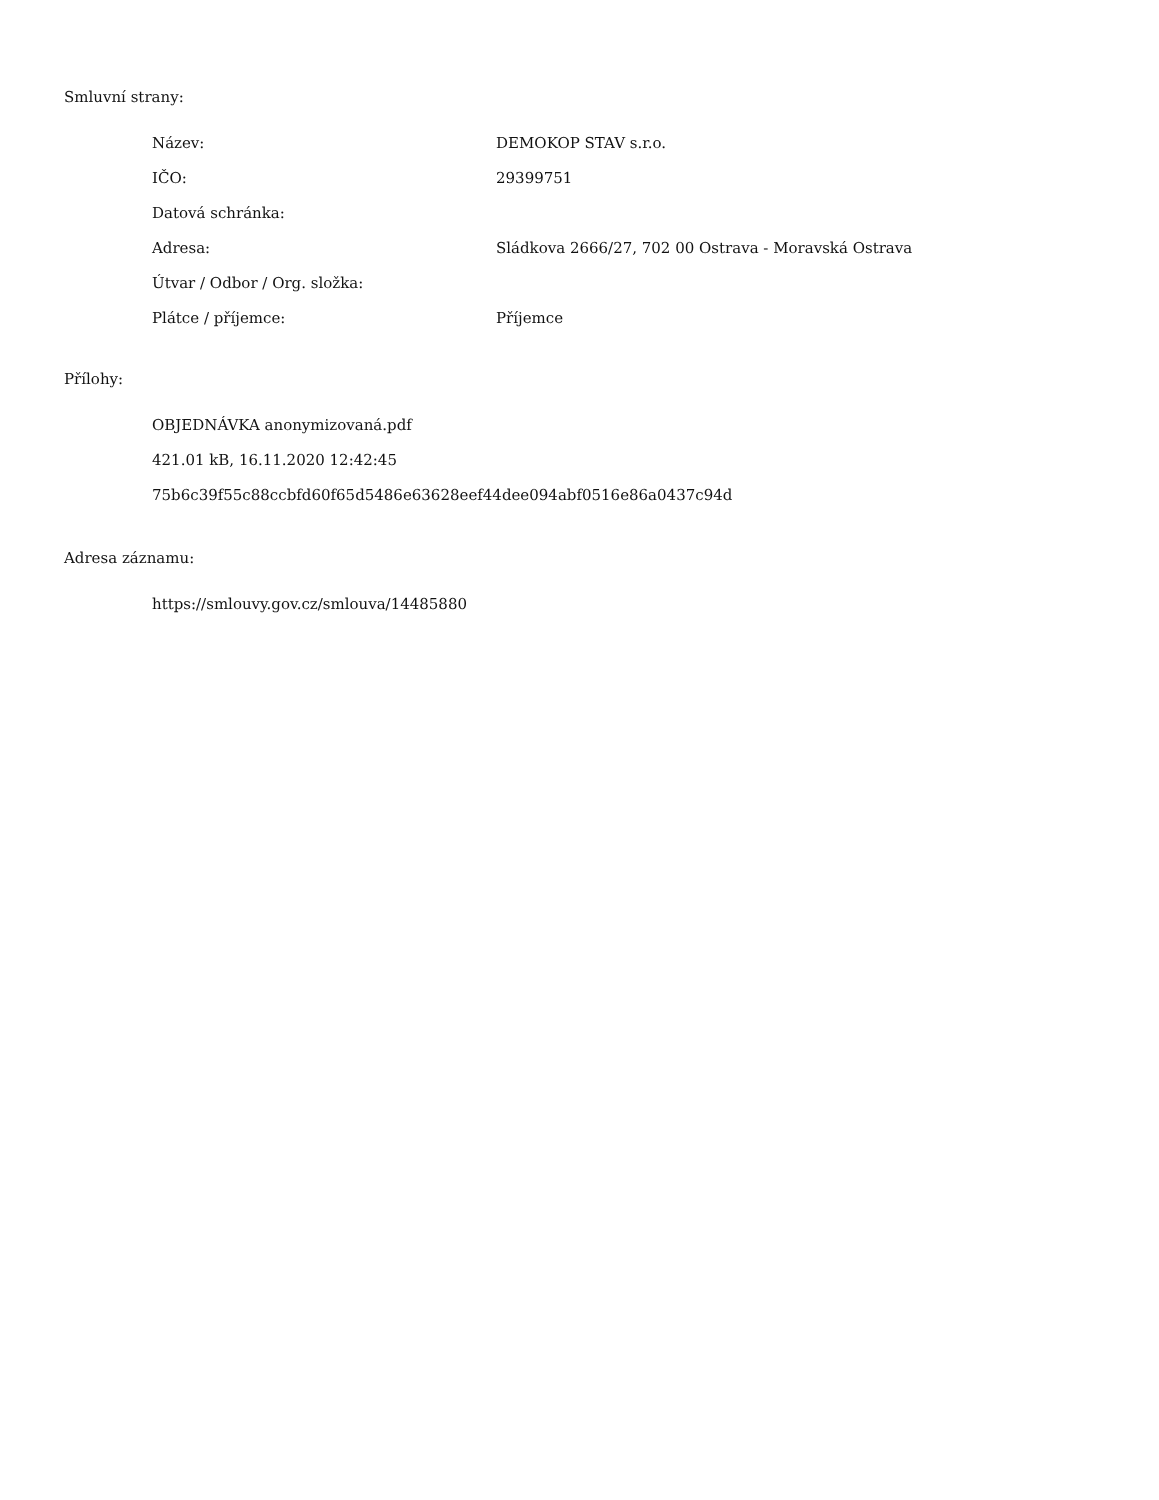Smluvní strany:
| Název: | DEMOKOP STAV s.r.o. |
| IČO: | 29399751 |
| Datová schránka: | |
| Adresa: | Sládkova 2666/27, 702 00 Ostrava - Moravská Ostrava |
| Útvar / Odbor / Org. složka: | |
| Plátce / příjemce: | Příjemce |
Přílohy:
OBJEDNÁVKA anonymizovaná.pdf
421.01 kB, 16.11.2020 12:42:45
75b6c39f55c88ccbfd60f65d5486e63628eef44dee094abf0516e86a0437c94d
Adresa záznamu:
https://smlouvy.gov.cz/smlouva/14485880